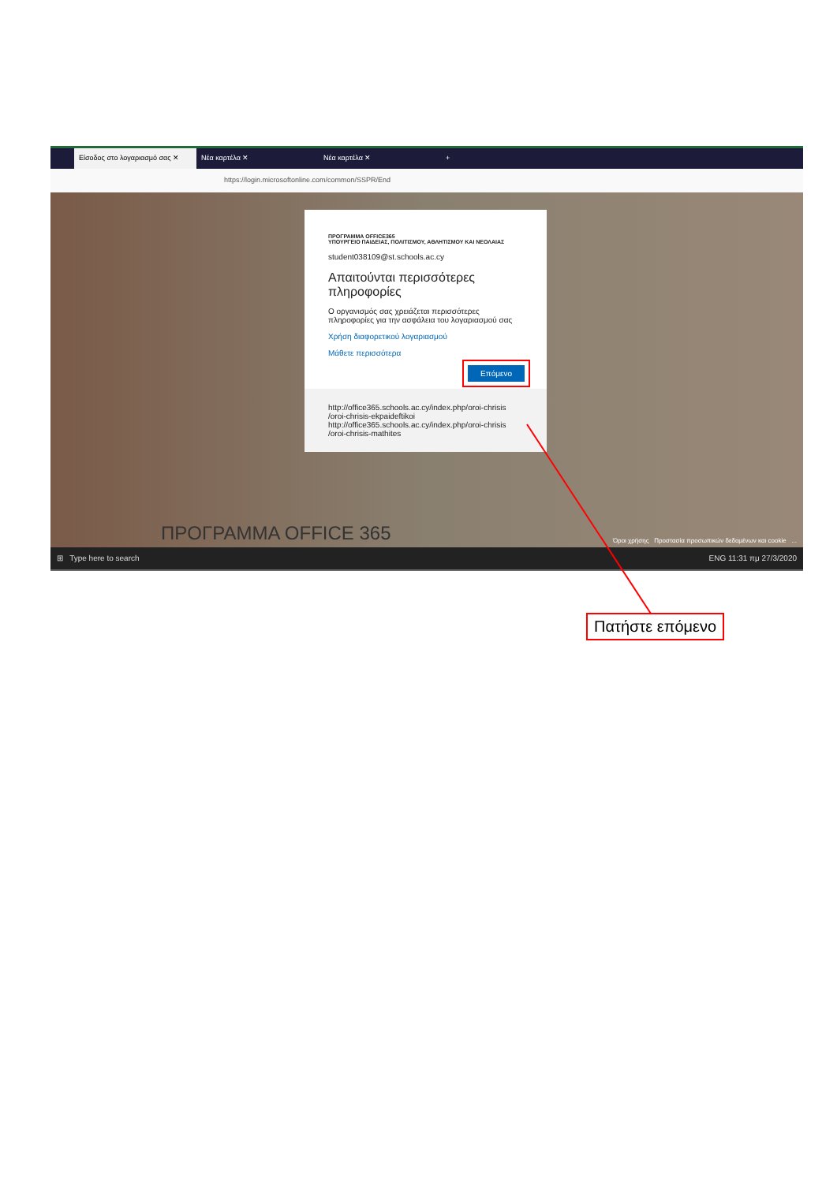Είσοδος στο λογαριασμό σας ✕ Νέα καρτέλα ✕ Νέα καρτέλα ✕ +
https://login.microsoftonline.com/common/SSPR/End
ΠΡΟΓΡΑΜΜΑ OFFICE365
ΥΠΟΥΡΓΕΙΟ ΠΑΙΔΕΙΑΣ, ΠΟΛΙΤΙΣΜΟΥ, ΑΘΛΗΤΙΣΜΟΥ ΚΑΙ ΝΕΟΛΑΙΑΣ
student038109@st.schools.ac.cy
Απαιτούνται περισσότερες πληροφορίες
Ο οργανισμός σας χρειάζεται περισσότερες πληροφορίες για την ασφάλεια του λογαριασμού σας
Χρήση διαφορετικού λογαριασμού
Μάθετε περισσότερα
Επόμενο
http://office365.schools.ac.cy/index.php/oroi-chrisis /oroi-chrisis-ekpaideftikoi
http://office365.schools.ac.cy/index.php/oroi-chrisis /oroi-chrisis-mathites
ΠΡΟΓΡΑΜΜΑ OFFICE 365
Όροι χρήσης Προστασία προσωπικών δεδομένων και cookie ...
⊞ Type here to search ENG 11:31 πμ 27/3/2020
Πατήστε επόμενο